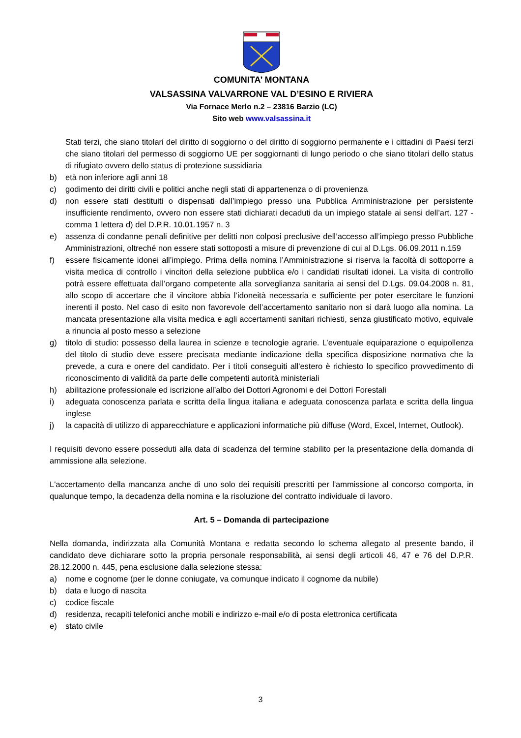COMUNITA’ MONTANA
VALSASSINA VALVARRONE VAL D’ESINO E RIVIERA
Via Fornace Merlo n.2 – 23816 Barzio (LC)
Sito web www.valsassina.it
Stati terzi, che siano titolari del diritto di soggiorno o del diritto di soggiorno permanente e i cittadini di Paesi terzi che siano titolari del permesso di soggiorno UE per soggiornanti di lungo periodo o che siano titolari dello status di rifugiato ovvero dello status di protezione sussidiaria
b) età non inferiore agli anni 18
c) godimento dei diritti civili e politici anche negli stati di appartenenza o di provenienza
d) non essere stati destituiti o dispensati dall’impiego presso una Pubblica Amministrazione per persistente insufficiente rendimento, ovvero non essere stati dichiarati decaduti da un impiego statale ai sensi dell’art. 127 - comma 1 lettera d) del D.P.R. 10.01.1957 n. 3
e) assenza di condanne penali definitive per delitti non colposi preclusive dell’accesso all’impiego presso Pubbliche Amministrazioni, oltreché non essere stati sottoposti a misure di prevenzione di cui al D.Lgs. 06.09.2011 n.159
f) essere fisicamente idonei all’impiego. Prima della nomina l’Amministrazione si riserva la facoltà di sottoporre a visita medica di controllo i vincitori della selezione pubblica e/o i candidati risultati idonei. La visita di controllo potrà essere effettuata dall’organo competente alla sorveglianza sanitaria ai sensi del D.Lgs. 09.04.2008 n. 81, allo scopo di accertare che il vincitore abbia l’idoneità necessaria e sufficiente per poter esercitare le funzioni inerenti il posto. Nel caso di esito non favorevole dell’accertamento sanitario non si darà luogo alla nomina. La mancata presentazione alla visita medica e agli accertamenti sanitari richiesti, senza giustificato motivo, equivale a rinuncia al posto messo a selezione
g) titolo di studio: possesso della laurea in scienze e tecnologie agrarie. L’eventuale equiparazione o equipollenza del titolo di studio deve essere precisata mediante indicazione della specifica disposizione normativa che la prevede, a cura e onere del candidato. Per i titoli conseguiti all'estero è richiesto lo specifico provvedimento di riconoscimento di validità da parte delle competenti autorità ministeriali
h) abilitazione professionale ed iscrizione all’albo dei Dottori Agronomi e dei Dottori Forestali
i) adeguata conoscenza parlata e scritta della lingua italiana e adeguata conoscenza parlata e scritta della lingua inglese
j) la capacità di utilizzo di apparecchiature e applicazioni informatiche più diffuse (Word, Excel, Internet, Outlook).
I requisiti devono essere posseduti alla data di scadenza del termine stabilito per la presentazione della domanda di ammissione alla selezione.
L'accertamento della mancanza anche di uno solo dei requisiti prescritti per l'ammissione al concorso comporta, in qualunque tempo, la decadenza della nomina e la risoluzione del contratto individuale di lavoro.
Art. 5 – Domanda di partecipazione
Nella domanda, indirizzata alla Comunità Montana e redatta secondo lo schema allegato al presente bando, il candidato deve dichiarare sotto la propria personale responsabilità, ai sensi degli articoli 46, 47 e 76 del D.P.R. 28.12.2000 n. 445, pena esclusione dalla selezione stessa:
a) nome e cognome (per le donne coniugate, va comunque indicato il cognome da nubile)
b) data e luogo di nascita
c) codice fiscale
d) residenza, recapiti telefonici anche mobili e indirizzo e-mail e/o di posta elettronica certificata
e) stato civile
3